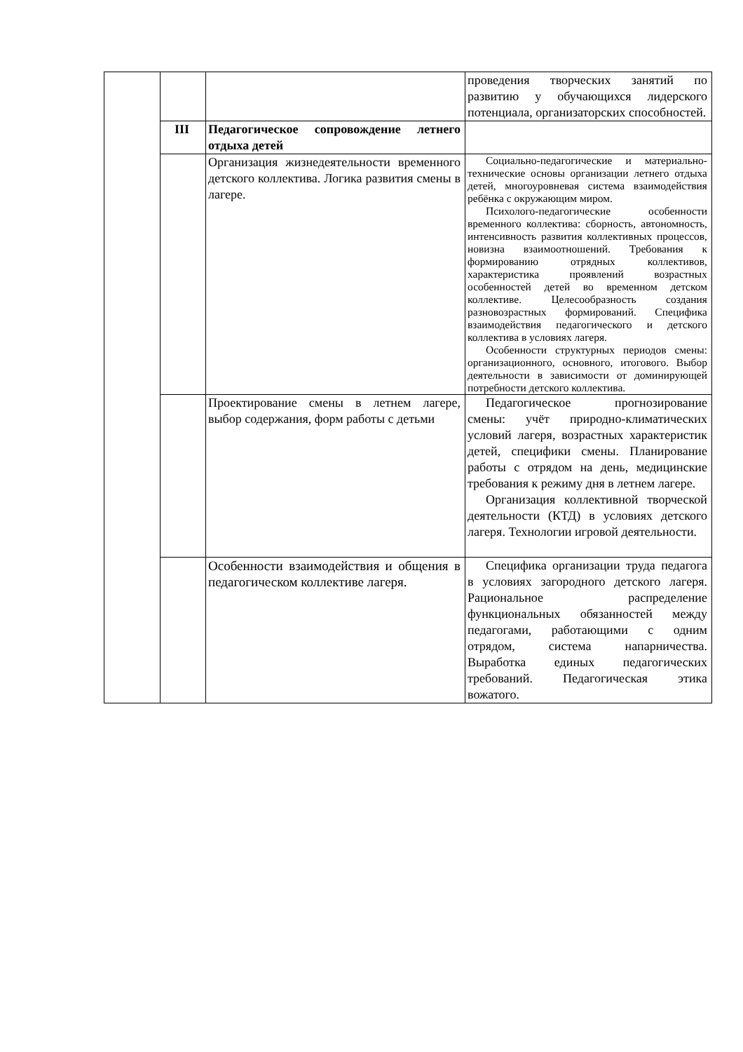| | | | проведения творческих занятий по развитию у обучающихся лидерского потенциала, организаторских способностей. |
| | III | Педагогическое сопровождение летнего отдыха детей | |
| | | Организация жизнедеятельности временного детского коллектива. Логика развития смены в лагере. | Социально-педагогические и материально-технические основы организации летнего отдыха детей, многоуровневая система взаимодействия ребёнка с окружающим миром. Психолого-педагогические особенности временного коллектива: сборность, автономность, интенсивность развития коллективных процессов, новизна взаимоотношений. Требования к формированию отрядных коллективов, характеристика проявлений возрастных особенностей детей во временном детском коллективе. Целесообразность создания разновозрастных формирований. Специфика взаимодействия педагогического и детского коллектива в условиях лагеря. Особенности структурных периодов смены: организационного, основного, итогового. Выбор деятельности в зависимости от доминирующей потребности детского коллектива. |
| | | Проектирование смены в летнем лагере, выбор содержания, форм работы с детьми | Педагогическое прогнозирование смены: учёт природно-климатических условий лагеря, возрастных характеристик детей, специфики смены. Планирование работы с отрядом на день, медицинские требования к режиму дня в летнем лагере. Организация коллективной творческой деятельности (КТД) в условиях детского лагеря. Технологии игровой деятельности. |
| | | Особенности взаимодействия и общения в педагогическом коллективе лагеря. | Специфика организации труда педагога в условиях загородного детского лагеря. Рациональное распределение функциональных обязанностей между педагогами, работающими с одним отрядом, система напарничества. Выработка единых педагогических требований. Педагогическая этика вожатого. |